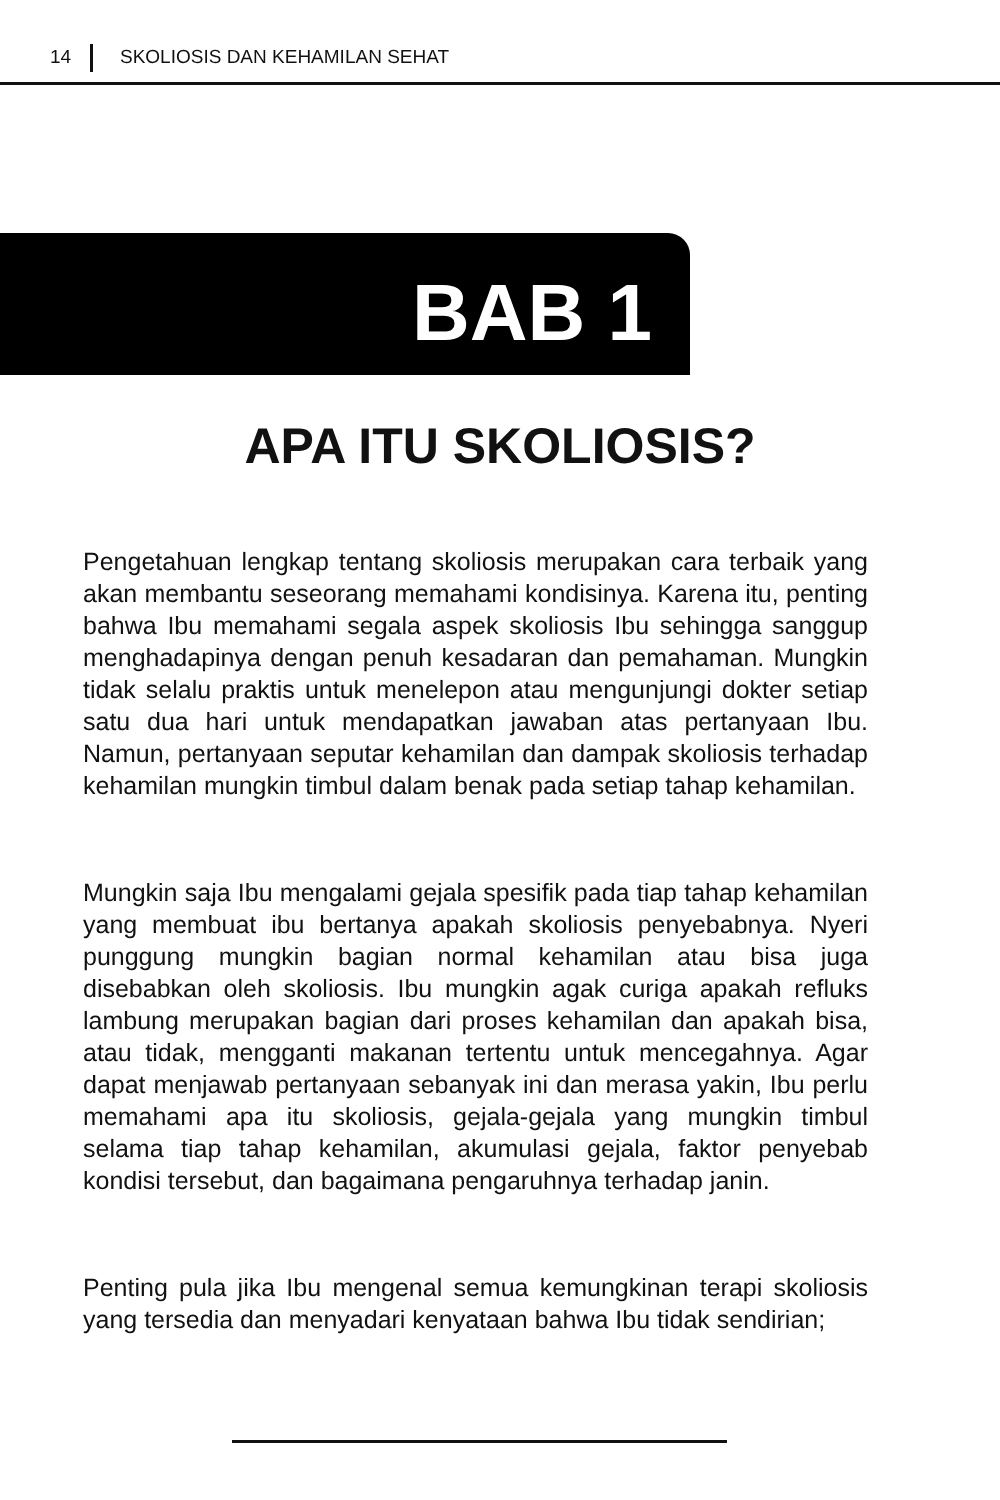14 SKOLIOSIS DAN KEHAMILAN SEHAT
BAB 1
APA ITU SKOLIOSIS?
Pengetahuan lengkap tentang skoliosis merupakan cara terbaik yang akan membantu seseorang memahami kondisinya. Karena itu, penting bahwa Ibu memahami segala aspek skoliosis Ibu sehingga sanggup menghadapinya dengan penuh kesadaran dan pemahaman. Mungkin tidak selalu praktis untuk menelepon atau mengunjungi dokter setiap satu dua hari untuk mendapatkan jawaban atas pertanyaan Ibu. Namun, pertanyaan seputar kehamilan dan dampak skoliosis terhadap kehamilan mungkin timbul dalam benak pada setiap tahap kehamilan.
Mungkin saja Ibu mengalami gejala spesifik pada tiap tahap kehamilan yang membuat ibu bertanya apakah skoliosis penyebabnya. Nyeri punggung mungkin bagian normal kehamilan atau bisa juga disebabkan oleh skoliosis. Ibu mungkin agak curiga apakah refluks lambung merupakan bagian dari proses kehamilan dan apakah bisa, atau tidak, mengganti makanan tertentu untuk mencegahnya. Agar dapat menjawab pertanyaan sebanyak ini dan merasa yakin, Ibu perlu memahami apa itu skoliosis, gejala-gejala yang mungkin timbul selama tiap tahap kehamilan, akumulasi gejala, faktor penyebab kondisi tersebut, dan bagaimana pengaruhnya terhadap janin.
Penting pula jika Ibu mengenal semua kemungkinan terapi skoliosis yang tersedia dan menyadari kenyataan bahwa Ibu tidak sendirian;